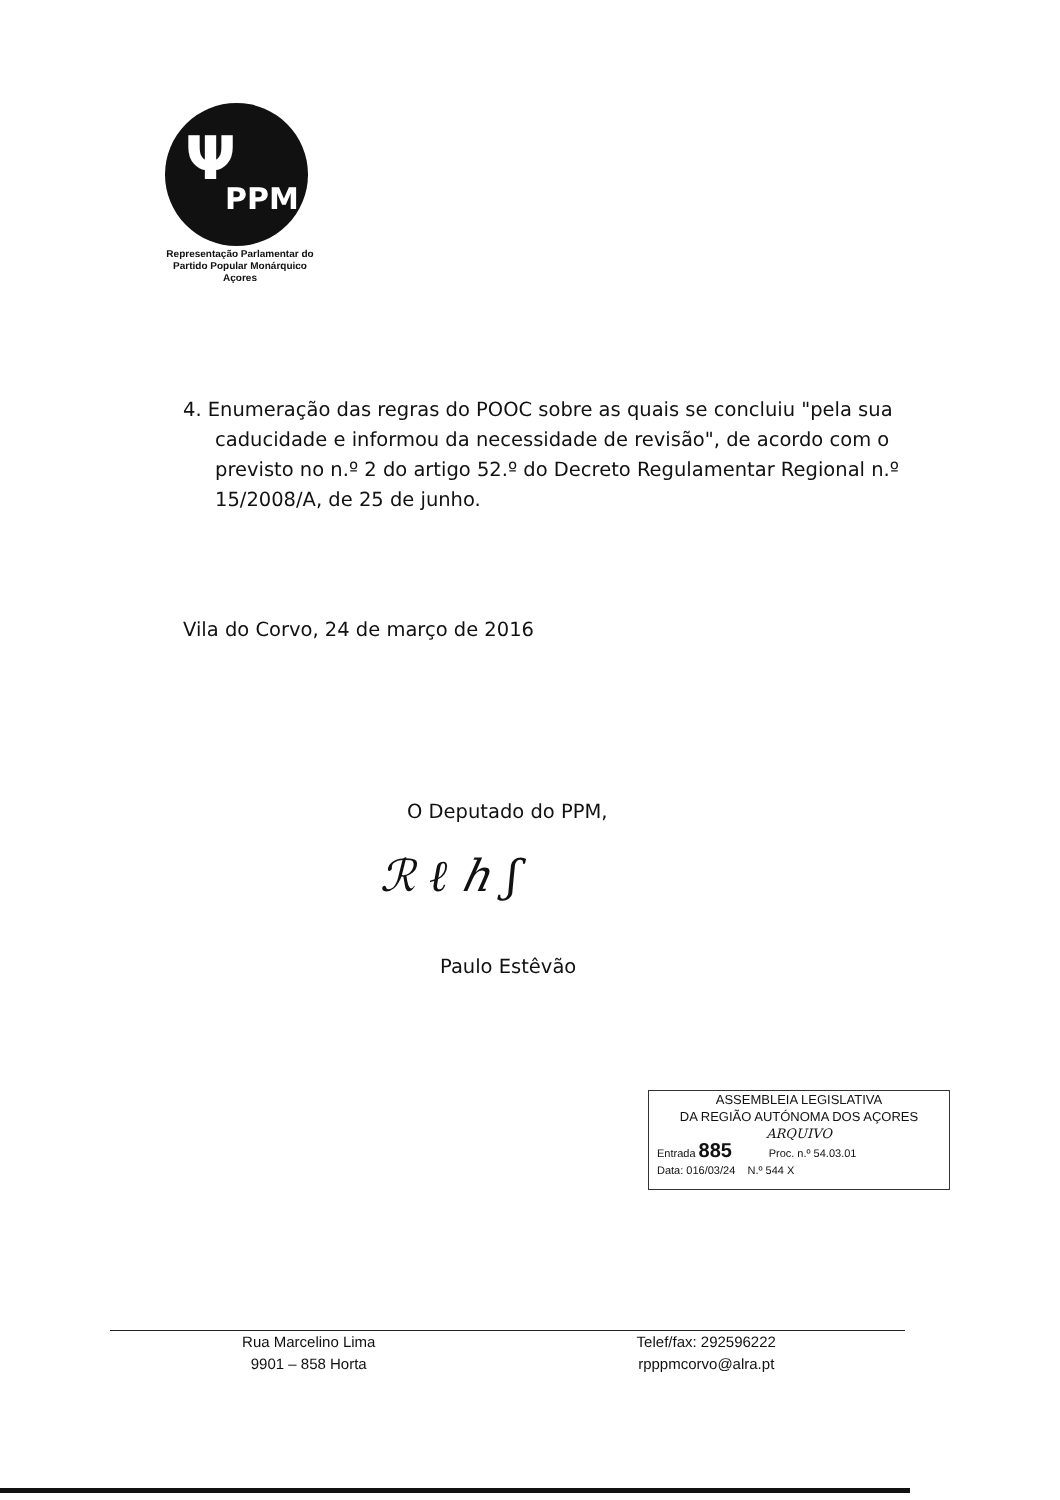Ψ
PPM
Representação Parlamentar do
Partido Popular Monárquico
Açores
4. Enumeração das regras do POOC sobre as quais se concluiu "pela sua caducidade e informou da necessidade de revisão", de acordo com o previsto no n.º 2 do artigo 52.º do Decreto Regulamentar Regional n.º 15/2008/A, de 25 de junho.
Vila do Corvo, 24 de março de 2016
O Deputado do PPM,
ℛ ℓ ℎ ʃ
Paulo Estêvão
ASSEMBLEIA LEGISLATIVA
DA REGIÃO AUTÓNOMA DOS AÇORES
ARQUIVO
Entrada 885 Proc. n.º 54.03.01
Data: 016/03/24 N.º 544 X
Rua Marcelino Lima
9901 – 858 Horta
Telef/fax: 292596222
rpppmcorvo@alra.pt